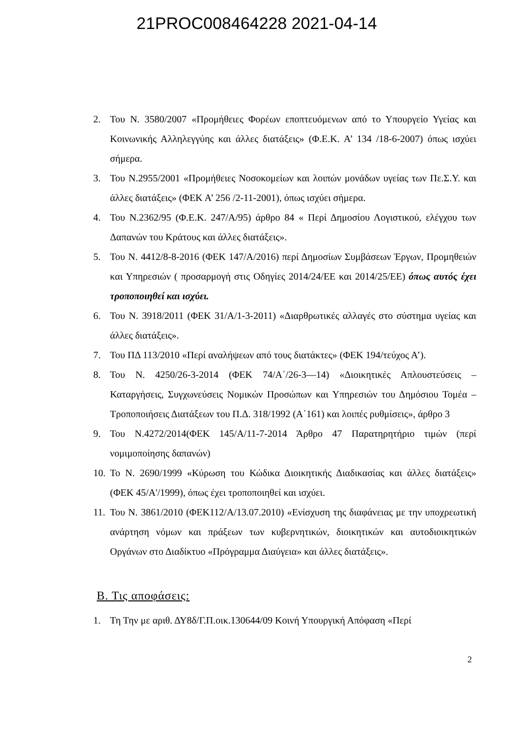21PROC008464228 2021-04-14
2. Του Ν. 3580/2007 «Προμήθειες Φορέων εποπτευόμενων από το Υπουργείο Υγείας και Κοινωνικής Αλληλεγγύης και άλλες διατάξεις» (Φ.Ε.Κ. Α’ 134 /18-6-2007) όπως ισχύει σήμερα.
3. Του Ν.2955/2001 «Προμήθειες Νοσοκομείων και λοιπών μονάδων υγείας των Πε.Σ.Υ. και άλλες διατάξεις» (ΦΕΚ Α’ 256 /2-11-2001), όπως ισχύει σήμερα.
4. Του Ν.2362/95 (Φ.Ε.Κ. 247/Α/95) άρθρο 84 « Περί Δημοσίου Λογιστικού, ελέγχου των Δαπανών του Κράτους και άλλες διατάξεις».
5. Του Ν. 4412/8-8-2016 (ΦΕΚ 147/Α/2016) περί Δημοσίων Συμβάσεων Έργων, Προμηθειών και Υπηρεσιών ( προσαρμογή στις Οδηγίες 2014/24/ΕΕ και 2014/25/ΕΕ) όπως αυτός έχει τροποποιηθεί και ισχύει.
6. Του Ν. 3918/2011 (ΦΕΚ 31/Α/1-3-2011) «Διαρθρωτικές αλλαγές στο σύστημα υγείας και άλλες διατάξεις».
7. Του ΠΔ 113/2010 «Περί αναλήψεων από τους διατάκτες» (ΦΕΚ 194/τεύχος Α’).
8. Του Ν. 4250/26-3-2014 (ΦΕΚ 74/Α΄/26-3—14) «Διοικητικές Απλουστεύσεις – Καταργήσεις, Συγχωνεύσεις Νομικών Προσώπων και Υπηρεσιών του Δημόσιου Τομέα – Τροποποιήσεις Διατάξεων του Π.Δ. 318/1992 (Α΄161) και λοιπές ρυθμίσεις», άρθρο 3
9. Του Ν.4272/2014(ΦΕΚ 145/Α/11-7-2014 Άρθρο 47 Παρατηρητήριο τιμών (περί νομιμοποίησης δαπανών)
10. Το Ν. 2690/1999 «Κύρωση του Κώδικα Διοικητικής Διαδικασίας και άλλες διατάξεις» (ΦΕΚ 45/Α'/1999), όπως έχει τροποποιηθεί και ισχύει.
11. Του Ν. 3861/2010 (ΦΕΚ112/Α/13.07.2010) «Ενίσχυση της διαφάνειας με την υποχρεωτική ανάρτηση νόμων και πράξεων των κυβερνητικών, διοικητικών και αυτοδιοικητικών Οργάνων στο Διαδίκτυο «Πρόγραμμα Διαύγεια» και άλλες διατάξεις».
Β. Τις αποφάσεις:
1. Τη Την με αριθ. ΔΥ8δ/Γ.Π.οικ.130644/09 Κοινή Υπουργική Απόφαση «Περί
2